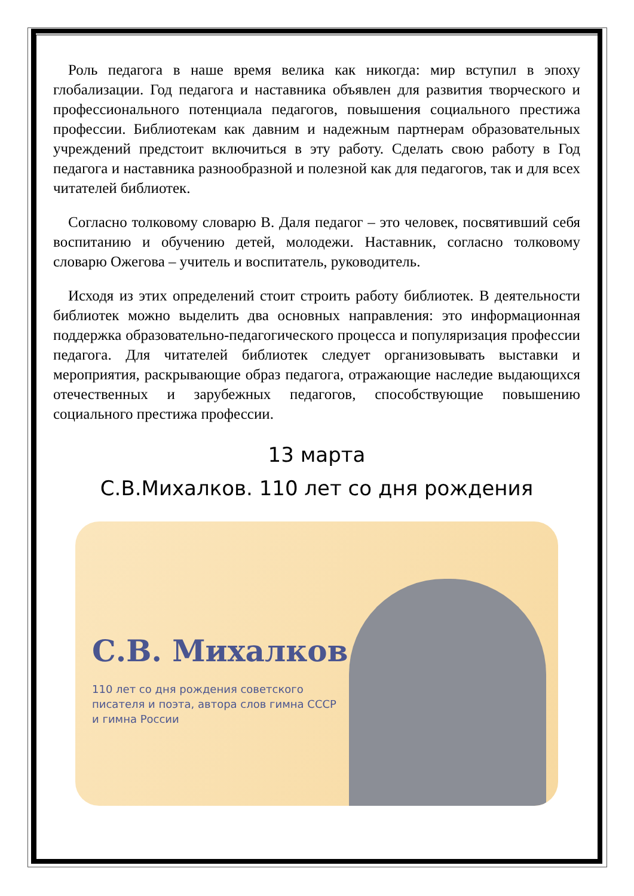Роль педагога в наше время велика как никогда: мир вступил в эпоху глобализации. Год педагога и наставника объявлен для развития творческого и профессионального потенциала педагогов, повышения социального престижа профессии. Библиотекам как давним и надежным партнерам образовательных учреждений предстоит включиться в эту работу. Сделать свою работу в Год педагога и наставника разнообразной и полезной как для педагогов, так и для всех читателей библиотек.
Согласно толковому словарю В. Даля педагог – это человек, посвятивший себя воспитанию и обучению детей, молодежи. Наставник, согласно толковому словарю Ожегова – учитель и воспитатель, руководитель.
Исходя из этих определений стоит строить работу библиотек. В деятельности библиотек можно выделить два основных направления: это информационная поддержка образовательно-педагогического процесса и популяризация профессии педагога. Для читателей библиотек следует организовывать выставки и мероприятия, раскрывающие образ педагога, отражающие наследие выдающихся отечественных и зарубежных педагогов, способствующие повышению социального престижа профессии.
13 марта
С.В.Михалков. 110 лет со дня рождения
С.В. Михалков
110 лет со дня рождения советского писателя и поэта, автора слов гимна СССР и гимна России